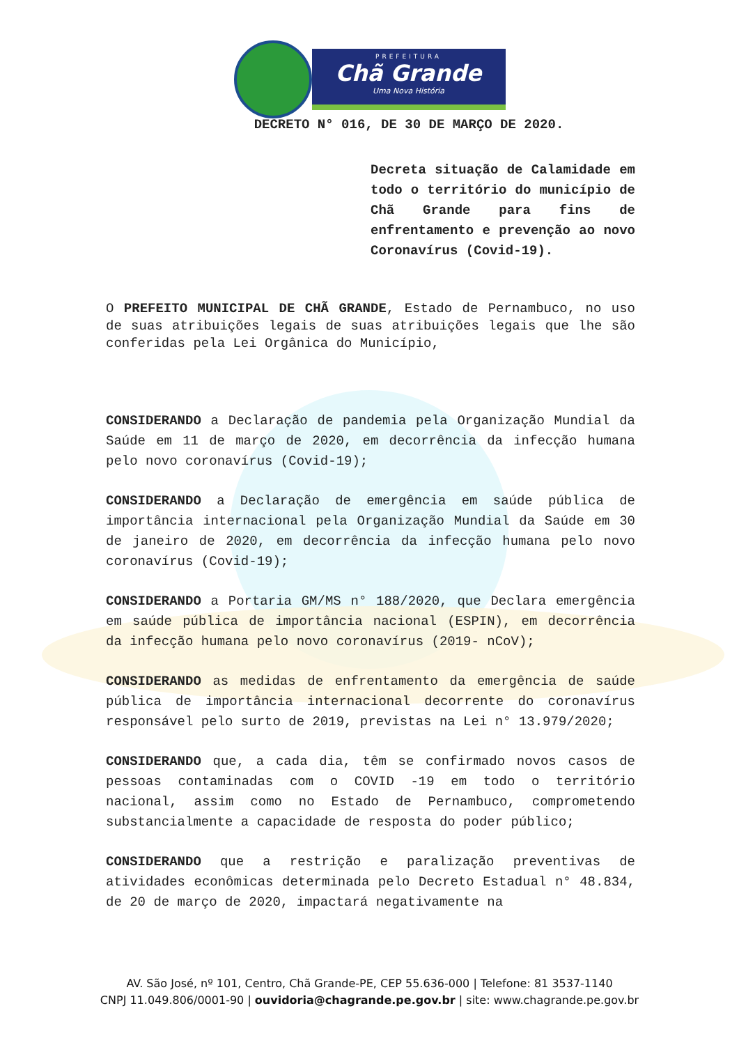PREFEITURA
Chã Grande
Uma Nova História
DECRETO N° 016, DE 30 DE MARÇO DE 2020.
Decreta situação de Calamidade em todo o território do município de Chã Grande para fins de enfrentamento e prevenção ao novo Coronavírus (Covid-19).
O PREFEITO MUNICIPAL DE CHÃ GRANDE, Estado de Pernambuco, no uso de suas atribuições legais de suas atribuições legais que lhe são conferidas pela Lei Orgânica do Município,
CONSIDERANDO a Declaração de pandemia pela Organização Mundial da Saúde em 11 de março de 2020, em decorrência da infecção humana pelo novo coronavírus (Covid-19);
CONSIDERANDO a Declaração de emergência em saúde pública de importância internacional pela Organização Mundial da Saúde em 30 de janeiro de 2020, em decorrência da infecção humana pelo novo coronavírus (Covid-19);
CONSIDERANDO a Portaria GM/MS n° 188/2020, que Declara emergência em saúde pública de importância nacional (ESPIN), em decorrência da infecção humana pelo novo coronavírus (2019- nCoV);
CONSIDERANDO as medidas de enfrentamento da emergência de saúde pública de importância internacional decorrente do coronavírus responsável pelo surto de 2019, previstas na Lei n° 13.979/2020;
CONSIDERANDO que, a cada dia, têm se confirmado novos casos de pessoas contaminadas com o COVID -19 em todo o território nacional, assim como no Estado de Pernambuco, comprometendo substancialmente a capacidade de resposta do poder público;
CONSIDERANDO que a restrição e paralização preventivas de atividades econômicas determinada pelo Decreto Estadual n° 48.834, de 20 de março de 2020, impactará negativamente na
AV. São José, nº 101, Centro, Chã Grande-PE, CEP 55.636-000 | Telefone: 81 3537-1140
CNPJ 11.049.806/0001-90 | ouvidoria@chagrande.pe.gov.br | site: www.chagrande.pe.gov.br